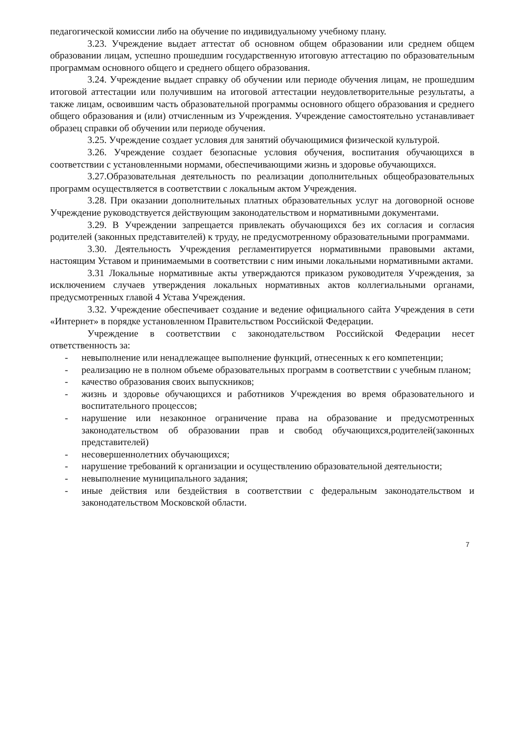педагогической комиссии либо на обучение по индивидуальному учебному плану.
3.23. Учреждение выдает аттестат об основном общем образовании или среднем общем образовании лицам, успешно прошедшим государственную итоговую аттестацию по образовательным программам основного общего и среднего общего образования.
3.24. Учреждение выдает справку об обучении или периоде обучения лицам, не прошедшим итоговой аттестации или получившим на итоговой аттестации неудовлетворительные результаты, а также лицам, освоившим часть образовательной программы основного общего образования и среднего общего образования и (или) отчисленным из Учреждения. Учреждение самостоятельно устанавливает образец справки об обучении или периоде обучения.
3.25. Учреждение создает условия для занятий обучающимися физической культурой.
3.26. Учреждение создает безопасные условия обучения, воспитания обучающихся в соответствии с установленными нормами, обеспечивающими жизнь и здоровье обучающихся.
3.27.Образовательная деятельность по реализации дополнительных общеобразовательных программ осуществляется в соответствии с локальным актом Учреждения.
3.28. При оказании дополнительных платных образовательных услуг на договорной основе Учреждение руководствуется действующим законодательством и нормативными документами.
3.29. В Учреждении запрещается привлекать обучающихся без их согласия и согласия родителей (законных представителей) к труду, не предусмотренному образовательными программами.
3.30. Деятельность Учреждения регламентируется нормативными правовыми актами, настоящим Уставом и принимаемыми в соответствии с ним иными локальными нормативными актами.
3.31 Локальные нормативные акты утверждаются приказом руководителя Учреждения, за исключением случаев утверждения локальных нормативных актов коллегиальными органами, предусмотренных главой 4 Устава Учреждения.
3.32. Учреждение обеспечивает создание и ведение официального сайта Учреждения в сети «Интернет» в порядке установленном Правительством Российской Федерации.
Учреждение в соответствии с законодательством Российской Федерации несет ответственность за:
- невыполнение или ненадлежащее выполнение функций, отнесенных к его компетенции;
- реализацию не в полном объеме образовательных программ в соответствии с учебным планом;
- качество образования своих выпускников;
- жизнь и здоровье обучающихся и работников Учреждения во время образовательного и воспитательного процессов;
- нарушение или незаконное ограничение права на образование и предусмотренных законодательством об образовании прав и свобод обучающихся,родителей(законных представителей)
- несовершеннолетних обучающихся;
- нарушение требований к организации и осуществлению образовательной деятельности;
- невыполнение муниципального задания;
- иные действия или бездействия в соответствии с федеральным законодательством и законодательством Московской области.
7